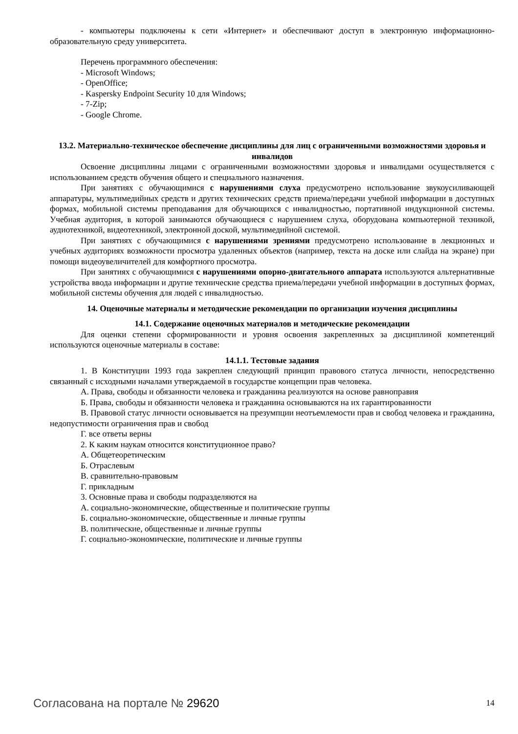- компьютеры подключены к сети «Интернет» и обеспечивают доступ в электронную информационно-образовательную среду университета.
Перечень программного обеспечения:
- Microsoft Windows;
- OpenOffice;
- Kaspersky Endpoint Security 10 для Windows;
- 7-Zip;
- Google Chrome.
13.2. Материально-техническое обеспечение дисциплины для лиц с ограниченными возможностями здоровья и инвалидов
Освоение дисциплины лицами с ограниченными возможностями здоровья и инвалидами осуществляется с использованием средств обучения общего и специального назначения.
При занятиях с обучающимися с нарушениями слуха предусмотрено использование звукоусиливающей аппаратуры, мультимедийных средств и других технических средств приема/передачи учебной информации в доступных формах, мобильной системы преподавания для обучающихся с инвалидностью, портативной индукционной системы. Учебная аудитория, в которой занимаются обучающиеся с нарушением слуха, оборудована компьютерной техникой, аудиотехникой, видеотехникой, электронной доской, мультимедийной системой.
При занятиях с обучающимися с нарушениями зрениями предусмотрено использование в лекционных и учебных аудиториях возможности просмотра удаленных объектов (например, текста на доске или слайда на экране) при помощи видеоувеличителей для комфортного просмотра.
При занятиях с обучающимися с нарушениями опорно-двигательного аппарата используются альтернативные устройства ввода информации и другие технические средства приема/передачи учебной информации в доступных формах, мобильной системы обучения для людей с инвалидностью.
14. Оценочные материалы и методические рекомендации по организации изучения дисциплины
14.1. Содержание оценочных материалов и методические рекомендации
Для оценки степени сформированности и уровня освоения закрепленных за дисциплиной компетенций используются оценочные материалы в составе:
14.1.1. Тестовые задания
1. В Конституции 1993 года закреплен следующий принцип правового статуса личности, непосредственно связанный с исходными началами утверждаемой в государстве концепции прав человека.
А. Права, свободы и обязанности человека и гражданина реализуются на основе равноправия
Б. Права, свободы и обязанности человека и гражданина основываются на их гарантированности
В. Правовой статус личности основывается на презумпции неотъемлемости прав и свобод человека и гражданина, недопустимости ограничения прав и свобод
Г. все ответы верны
2. К каким наукам относится конституционное право?
А. Общетеоретическим
Б. Отраслевым
В. сравнительно-правовым
Г. прикладным
3. Основные права и свободы подразделяются на
А. социально-экономические, общественные и политические группы
Б. социально-экономические, общественные и личные группы
В. политические, общественные и личные группы
Г. социально-экономические, политические и личные группы
Согласована на портале № 29620 14